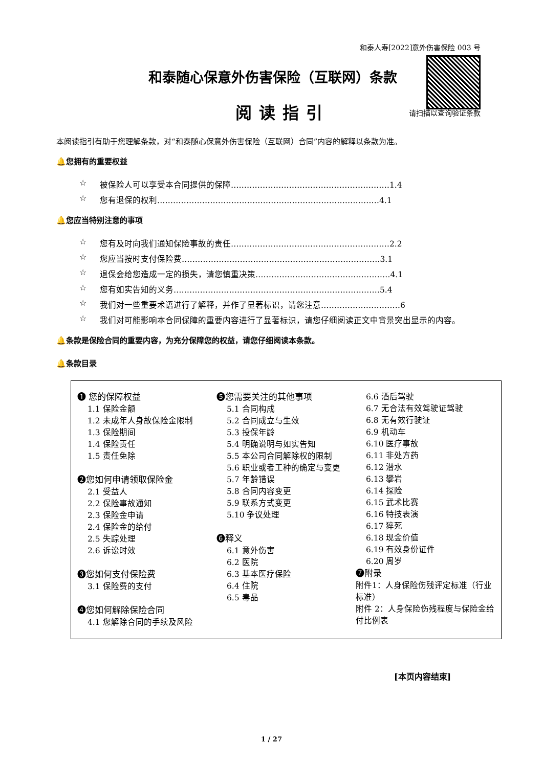和泰人寿[2022]意外伤害保险 003 号
和泰随心保意外伤害保险（互联网）条款
请扫描以查询验证条款 阅读指引
本阅读指引有助于您理解条款，对“和泰随心保意外伤害保险（互联网）合同”内容的解释以条款为准。
🔔您拥有的重要权益
☆ 被保险人可以享受本合同提供的保障……………………………………………………1.4
☆ 您有退保的权利…………………………………………………………………………4.1
🔔您应当特别注意的事项
☆ 您有及时向我们通知保险事故的责任……………………………………………………2.2
☆ 您应当按时支付保险费…………………………………………………………………3.1
☆ 退保会给您造成一定的损失，请您慎重决策……………………………………………4.1
☆ 您有如实告知的义务……………………………………………………………………5.4
☆ 我们对一些重要术语进行了解释，并作了显著标识，请您注意…………………………6
☆ 我们对可能影响本合同保障的重要内容进行了显著标识，请您仔细阅读正文中背景突出显示的内容。
🔔条款是保险合同的重要内容，为充分保障您的权益，请您仔细阅读本条款。
🔔条款目录
❶ 您的保障权益
1.1 保险金额
1.2 未成年人身故保险金限制
1.3 保险期间
1.4 保险责任
1.5 责任免除
❷您如何申请领取保险金
2.1 受益人
2.2 保险事故通知
2.3 保险金申请
2.4 保险金的给付
2.5 失踪处理
2.6 诉讼时效
❸您如何支付保险费
3.1 保险费的支付
❹您如何解除保险合同
4.1 您解除合同的手续及风险
❺您需要关注的其他事项
5.1 合同构成
5.2 合同成立与生效
5.3 投保年龄
5.4 明确说明与如实告知
5.5 本公司合同解除权的限制
5.6 职业或者工种的确定与变更
5.7 年龄错误
5.8 合同内容变更
5.9 联系方式变更
5.10 争议处理
❻释义
6.1 意外伤害
6.2 医院
6.3 基本医疗保险
6.4 住院
6.5 毒品
6.6 酒后驾驶
6.7 无合法有效驾驶证驾驶
6.8 无有效行驶证
6.9 机动车
6.10 医疗事故
6.11 非处方药
6.12 潜水
6.13 攀岩
6.14 探险
6.15 武术比赛
6.16 特技表演
6.17 猝死
6.18 现金价值
6.19 有效身份证件
6.20 周岁
❼附录
附件1：人身保险伤残评定标准（行业标准）
附件 2：人身保险伤残程度与保险金给付比例表
[本页内容结束]
1 / 27